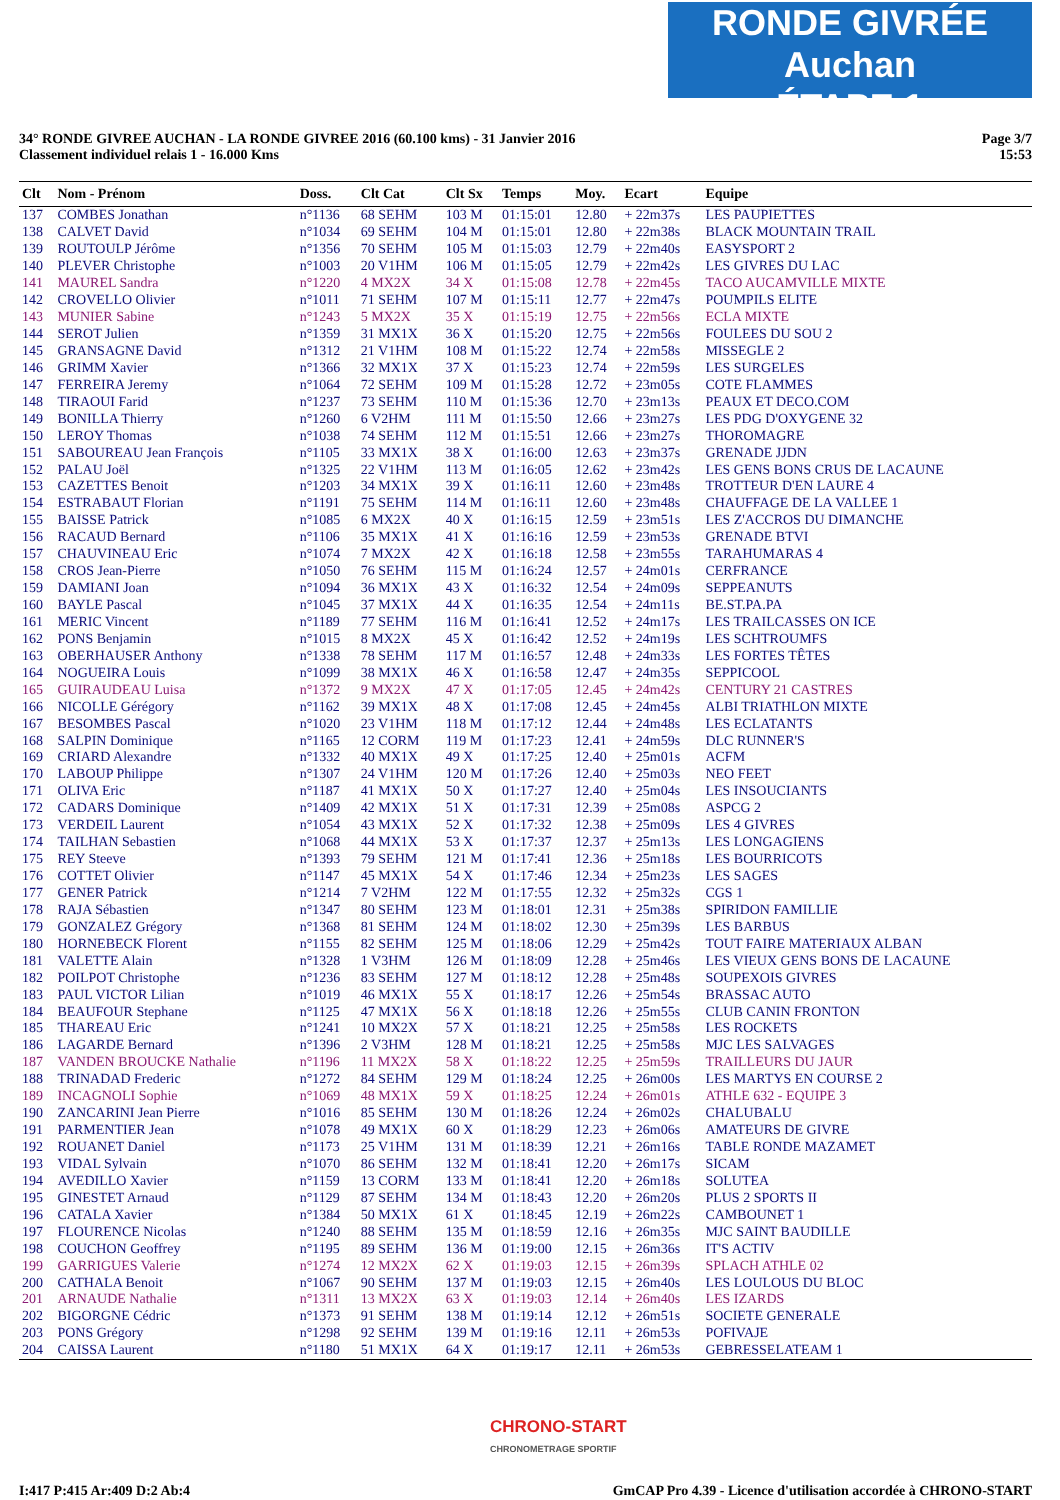RONDE GIVRÉE Auchan
ÉTAPE 1
34° RONDE GIVREE AUCHAN - LA RONDE GIVREE 2016 (60.100 kms) - 31 Janvier 2016
Classement individuel relais 1 - 16.000 Kms
Page 3/7
15:53
| Clt | Nom - Prénom | Doss. | Clt Cat | Clt Sx | Temps | Moy. | Ecart | Equipe |
| --- | --- | --- | --- | --- | --- | --- | --- | --- |
| 137 | COMBES Jonathan | n°1136 | 68 SEHM | 103 M | 01:15:01 | 12.80 | + 22m37s | LES PAUPIETTES |
| 138 | CALVET David | n°1034 | 69 SEHM | 104 M | 01:15:01 | 12.80 | + 22m38s | BLACK MOUNTAIN TRAIL |
| 139 | ROUTOULP Jérôme | n°1356 | 70 SEHM | 105 M | 01:15:03 | 12.79 | + 22m40s | EASYSPORT 2 |
| 140 | PLEVER Christophe | n°1003 | 20 V1HM | 106 M | 01:15:05 | 12.79 | + 22m42s | LES GIVRES DU LAC |
| 141 | MAUREL Sandra | n°1220 | 4 MX2X | 34 X | 01:15:08 | 12.78 | + 22m45s | TACO AUCAMVILLE MIXTE |
| 142 | CROVELLO Olivier | n°1011 | 71 SEHM | 107 M | 01:15:11 | 12.77 | + 22m47s | POUMPILS ELITE |
| 143 | MUNIER Sabine | n°1243 | 5 MX2X | 35 X | 01:15:19 | 12.75 | + 22m56s | ECLA MIXTE |
| 144 | SEROT Julien | n°1359 | 31 MX1X | 36 X | 01:15:20 | 12.75 | + 22m56s | FOULEES DU SOU 2 |
| 145 | GRANSAGNE David | n°1312 | 21 V1HM | 108 M | 01:15:22 | 12.74 | + 22m58s | MISSEGLE 2 |
| 146 | GRIMM Xavier | n°1366 | 32 MX1X | 37 X | 01:15:23 | 12.74 | + 22m59s | LES SURGELES |
| 147 | FERREIRA Jeremy | n°1064 | 72 SEHM | 109 M | 01:15:28 | 12.72 | + 23m05s | COTE FLAMMES |
| 148 | TIRAOUI Farid | n°1237 | 73 SEHM | 110 M | 01:15:36 | 12.70 | + 23m13s | PEAUX ET DECO.COM |
| 149 | BONILLA Thierry | n°1260 | 6 V2HM | 111 M | 01:15:50 | 12.66 | + 23m27s | LES PDG D'OXYGENE 32 |
| 150 | LEROY Thomas | n°1038 | 74 SEHM | 112 M | 01:15:51 | 12.66 | + 23m27s | THOROMAGRE |
| 151 | SABOUREAU Jean François | n°1105 | 33 MX1X | 38 X | 01:16:00 | 12.63 | + 23m37s | GRENADE JJDN |
| 152 | PALAU Joël | n°1325 | 22 V1HM | 113 M | 01:16:05 | 12.62 | + 23m42s | LES GENS BONS CRUS DE LACAUNE |
| 153 | CAZETTES Benoit | n°1203 | 34 MX1X | 39 X | 01:16:11 | 12.60 | + 23m48s | TROTTEUR D'EN LAURE 4 |
| 154 | ESTRABAUT Florian | n°1191 | 75 SEHM | 114 M | 01:16:11 | 12.60 | + 23m48s | CHAUFFAGE DE LA VALLEE 1 |
| 155 | BAISSE Patrick | n°1085 | 6 MX2X | 40 X | 01:16:15 | 12.59 | + 23m51s | LES Z'ACCROS DU DIMANCHE |
| 156 | RACAUD Bernard | n°1106 | 35 MX1X | 41 X | 01:16:16 | 12.59 | + 23m53s | GRENADE BTVI |
| 157 | CHAUVINEAU Eric | n°1074 | 7 MX2X | 42 X | 01:16:18 | 12.58 | + 23m55s | TARAHUMARAS 4 |
| 158 | CROS Jean-Pierre | n°1050 | 76 SEHM | 115 M | 01:16:24 | 12.57 | + 24m01s | CERFRANCE |
| 159 | DAMIANI Joan | n°1094 | 36 MX1X | 43 X | 01:16:32 | 12.54 | + 24m09s | SEPPEANUTS |
| 160 | BAYLE Pascal | n°1045 | 37 MX1X | 44 X | 01:16:35 | 12.54 | + 24m11s | BE.ST.PA.PA |
| 161 | MERIC Vincent | n°1189 | 77 SEHM | 116 M | 01:16:41 | 12.52 | + 24m17s | LES TRAILCASSES ON ICE |
| 162 | PONS Benjamin | n°1015 | 8 MX2X | 45 X | 01:16:42 | 12.52 | + 24m19s | LES SCHTROUMFS |
| 163 | OBERHAUSER Anthony | n°1338 | 78 SEHM | 117 M | 01:16:57 | 12.48 | + 24m33s | LES FORTES TÊTES |
| 164 | NOGUEIRA Louis | n°1099 | 38 MX1X | 46 X | 01:16:58 | 12.47 | + 24m35s | SEPPICOOL |
| 165 | GUIRAUDEAU Luisa | n°1372 | 9 MX2X | 47 X | 01:17:05 | 12.45 | + 24m42s | CENTURY 21 CASTRES |
| 166 | NICOLLE Gérégory | n°1162 | 39 MX1X | 48 X | 01:17:08 | 12.45 | + 24m45s | ALBI TRIATHLON MIXTE |
| 167 | BESOMBES Pascal | n°1020 | 23 V1HM | 118 M | 01:17:12 | 12.44 | + 24m48s | LES ECLATANTS |
| 168 | SALPIN Dominique | n°1165 | 12 CORM | 119 M | 01:17:23 | 12.41 | + 24m59s | DLC RUNNER'S |
| 169 | CRIARD Alexandre | n°1332 | 40 MX1X | 49 X | 01:17:25 | 12.40 | + 25m01s | ACFM |
| 170 | LABOUP Philippe | n°1307 | 24 V1HM | 120 M | 01:17:26 | 12.40 | + 25m03s | NEO FEET |
| 171 | OLIVA Eric | n°1187 | 41 MX1X | 50 X | 01:17:27 | 12.40 | + 25m04s | LES INSOUCIANTS |
| 172 | CADARS Dominique | n°1409 | 42 MX1X | 51 X | 01:17:31 | 12.39 | + 25m08s | ASPCG 2 |
| 173 | VERDEIL Laurent | n°1054 | 43 MX1X | 52 X | 01:17:32 | 12.38 | + 25m09s | LES 4 GIVRES |
| 174 | TAILHAN Sebastien | n°1068 | 44 MX1X | 53 X | 01:17:37 | 12.37 | + 25m13s | LES LONGAGIENS |
| 175 | REY Steeve | n°1393 | 79 SEHM | 121 M | 01:17:41 | 12.36 | + 25m18s | LES BOURRICOTS |
| 176 | COTTET Olivier | n°1147 | 45 MX1X | 54 X | 01:17:46 | 12.34 | + 25m23s | LES SAGES |
| 177 | GENER Patrick | n°1214 | 7 V2HM | 122 M | 01:17:55 | 12.32 | + 25m32s | CGS 1 |
| 178 | RAJA Sébastien | n°1347 | 80 SEHM | 123 M | 01:18:01 | 12.31 | + 25m38s | SPIRIDON FAMILLIE |
| 179 | GONZALEZ Grégory | n°1368 | 81 SEHM | 124 M | 01:18:02 | 12.30 | + 25m39s | LES BARBUS |
| 180 | HORNEBECK Florent | n°1155 | 82 SEHM | 125 M | 01:18:06 | 12.29 | + 25m42s | TOUT FAIRE MATERIAUX ALBAN |
| 181 | VALETTE Alain | n°1328 | 1 V3HM | 126 M | 01:18:09 | 12.28 | + 25m46s | LES VIEUX GENS BONS DE LACAUNE |
| 182 | POILPOT Christophe | n°1236 | 83 SEHM | 127 M | 01:18:12 | 12.28 | + 25m48s | SOUPEXOIS GIVRES |
| 183 | PAUL VICTOR Lilian | n°1019 | 46 MX1X | 55 X | 01:18:17 | 12.26 | + 25m54s | BRASSAC AUTO |
| 184 | BEAUFOUR Stephane | n°1125 | 47 MX1X | 56 X | 01:18:18 | 12.26 | + 25m55s | CLUB CANIN FRONTON |
| 185 | THAREAU Eric | n°1241 | 10 MX2X | 57 X | 01:18:21 | 12.25 | + 25m58s | LES ROCKETS |
| 186 | LAGARDE Bernard | n°1396 | 2 V3HM | 128 M | 01:18:21 | 12.25 | + 25m58s | MJC LES SALVAGES |
| 187 | VANDEN BROUCKE Nathalie | n°1196 | 11 MX2X | 58 X | 01:18:22 | 12.25 | + 25m59s | TRAILLEURS DU JAUR |
| 188 | TRINADAD Frederic | n°1272 | 84 SEHM | 129 M | 01:18:24 | 12.25 | + 26m00s | LES MARTYS EN COURSE 2 |
| 189 | INCAGNOLI Sophie | n°1069 | 48 MX1X | 59 X | 01:18:25 | 12.24 | + 26m01s | ATHLE 632 - EQUIPE 3 |
| 190 | ZANCARINI Jean Pierre | n°1016 | 85 SEHM | 130 M | 01:18:26 | 12.24 | + 26m02s | CHALUBALU |
| 191 | PARMENTIER Jean | n°1078 | 49 MX1X | 60 X | 01:18:29 | 12.23 | + 26m06s | AMATEURS DE GIVRE |
| 192 | ROUANET Daniel | n°1173 | 25 V1HM | 131 M | 01:18:39 | 12.21 | + 26m16s | TABLE RONDE MAZAMET |
| 193 | VIDAL Sylvain | n°1070 | 86 SEHM | 132 M | 01:18:41 | 12.20 | + 26m17s | SICAM |
| 194 | AVEDILLO Xavier | n°1159 | 13 CORM | 133 M | 01:18:41 | 12.20 | + 26m18s | SOLUTEA |
| 195 | GINESTET Arnaud | n°1129 | 87 SEHM | 134 M | 01:18:43 | 12.20 | + 26m20s | PLUS 2 SPORTS II |
| 196 | CATALA Xavier | n°1384 | 50 MX1X | 61 X | 01:18:45 | 12.19 | + 26m22s | CAMBOUNET 1 |
| 197 | FLOURENCE Nicolas | n°1240 | 88 SEHM | 135 M | 01:18:59 | 12.16 | + 26m35s | MJC SAINT BAUDILLE |
| 198 | COUCHON Geoffrey | n°1195 | 89 SEHM | 136 M | 01:19:00 | 12.15 | + 26m36s | IT'S ACTIV |
| 199 | GARRIGUES Valerie | n°1274 | 12 MX2X | 62 X | 01:19:03 | 12.15 | + 26m39s | SPLACH ATHLE 02 |
| 200 | CATHALA Benoit | n°1067 | 90 SEHM | 137 M | 01:19:03 | 12.15 | + 26m40s | LES LOULOUS DU BLOC |
| 201 | ARNAUDE Nathalie | n°1311 | 13 MX2X | 63 X | 01:19:03 | 12.14 | + 26m40s | LES IZARDS |
| 202 | BIGORGNE Cédric | n°1373 | 91 SEHM | 138 M | 01:19:14 | 12.12 | + 26m51s | SOCIETE GENERALE |
| 203 | PONS Grégory | n°1298 | 92 SEHM | 139 M | 01:19:16 | 12.11 | + 26m53s | POFIVAJE |
| 204 | CAISSA Laurent | n°1180 | 51 MX1X | 64 X | 01:19:17 | 12.11 | + 26m53s | GEBRESSELATEAM 1 |
CHRONO-START
CHRONOMETRAGE SPORTIF
I:417 P:415 Ar:409 D:2 Ab:4 GmCAP Pro 4.39 - Licence d'utilisation accordée à CHRONO-START